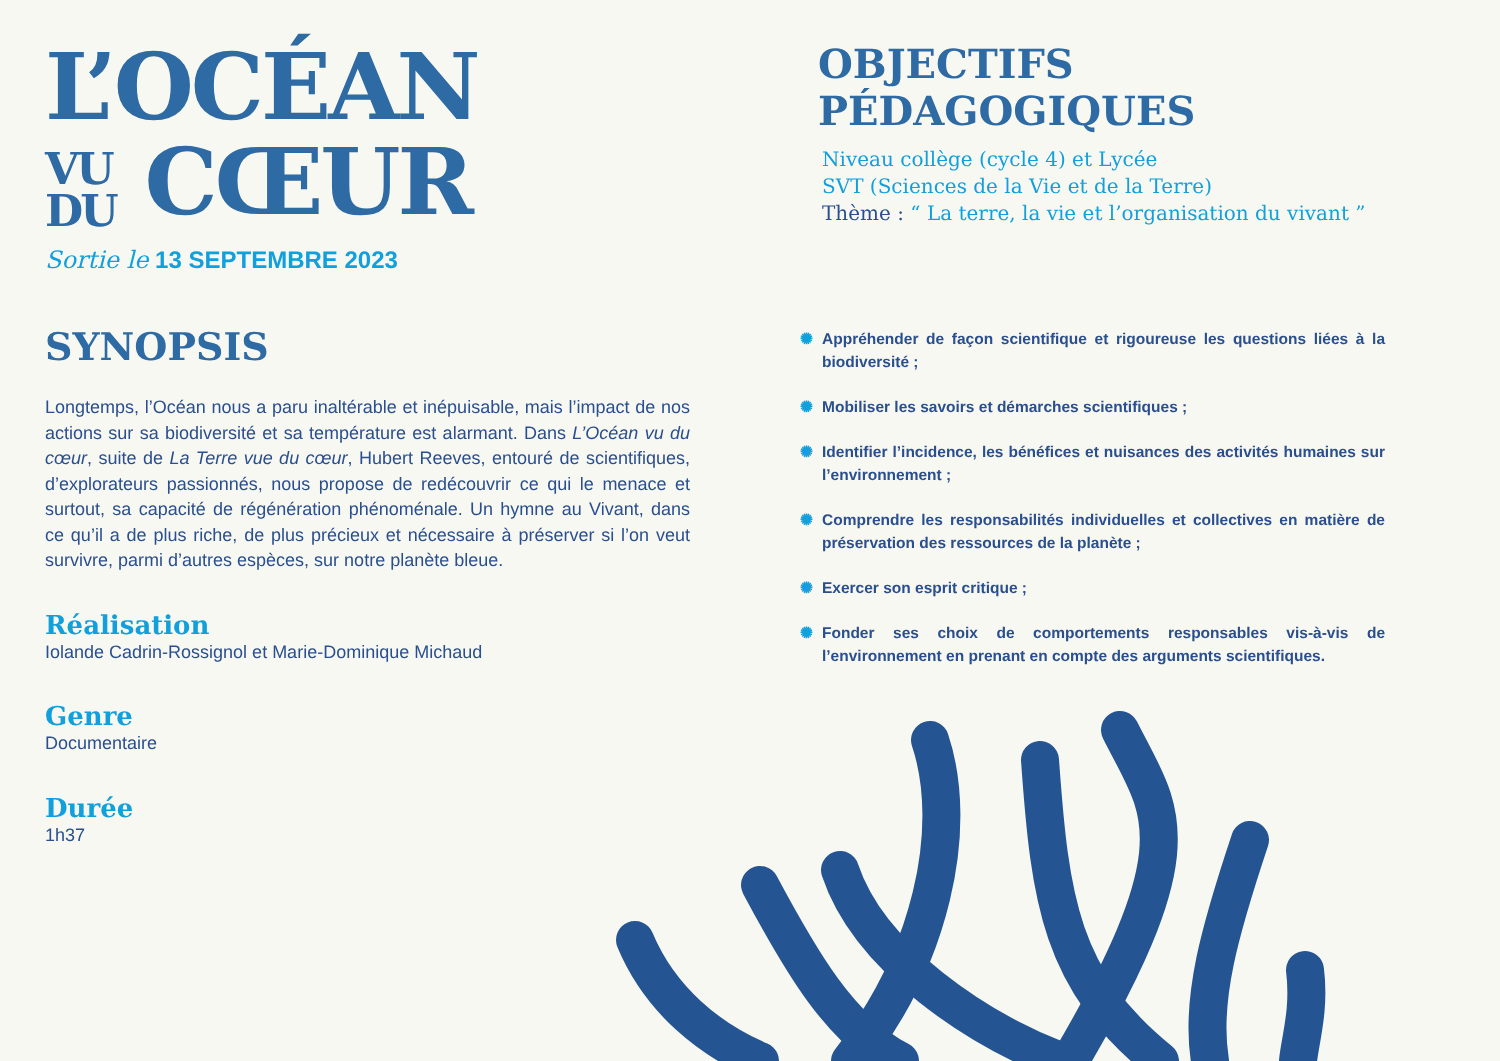L’OCÉAN
VU
DU CŒUR
Sortie le 13 SEPTEMBRE 2023
SYNOPSIS
Longtemps, l’Océan nous a paru inaltérable et inépuisable, mais l’impact de nos actions sur sa biodiversité et sa température est alarmant. Dans L’Océan vu du cœur, suite de La Terre vue du cœur, Hubert Reeves, entouré de scientifiques, d’explorateurs passionnés, nous propose de redécouvrir ce qui le menace et surtout, sa capacité de régénération phénoménale. Un hymne au Vivant, dans ce qu’il a de plus riche, de plus précieux et nécessaire à préserver si l’on veut survivre, parmi d’autres espèces, sur notre planète bleue.
Réalisation
Iolande Cadrin-Rossignol et Marie-Dominique Michaud
Genre
Documentaire
Durée
1h37
OBJECTIFS PÉDAGOGIQUES
Niveau collège (cycle 4) et Lycée
SVT (Sciences de la Vie et de la Terre)
Thème : “ La terre, la vie et l’organisation du vivant ”
✺ Appréhender de façon scientifique et rigoureuse les questions liées à la biodiversité ;
✺ Mobiliser les savoirs et démarches scientifiques ;
✺ Identifier l’incidence, les bénéfices et nuisances des activités humaines sur l’environnement ;
✺ Comprendre les responsabilités individuelles et collectives en matière de préservation des ressources de la planète ;
✺ Exercer son esprit critique ;
✺ Fonder ses choix de comportements responsables vis-à-vis de l’environnement en prenant en compte des arguments scientifiques.